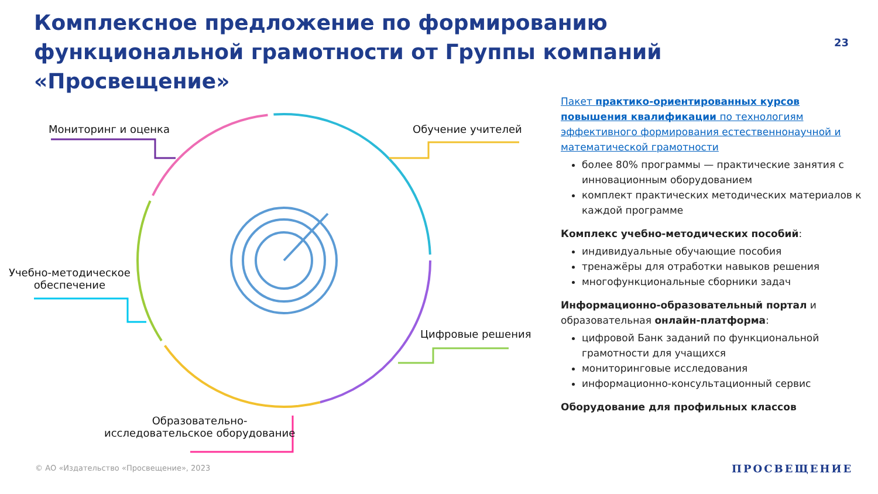Комплексное предложение по формированию функциональной грамотности от Группы компаний «Просвещение»
23
Мониторинг и оценка Обучение учителей
Учебно-методическое
обеспечение
Цифровые решения
Образовательно-
исследовательское оборудование
Пакет практико-ориентированных курсов повышения квалификации по технологиям эффективного формирования естественнонаучной и математической грамотности
более 80% программы — практические занятия с инновационным оборудованием
комплект практических методических материалов к каждой программе
Комплекс учебно-методических пособий:
индивидуальные обучающие пособия
тренажёры для отработки навыков решения
многофункциональные сборники задач
Информационно-образовательный портал и образовательная онлайн-платформа:
цифровой Банк заданий по функциональной грамотности для учащихся
мониторинговые исследования
информационно-консультационный сервис
Оборудование для профильных классов
© АО «Издательство «Просвещение», 2023
ПРОСВЕЩЕНИЕ